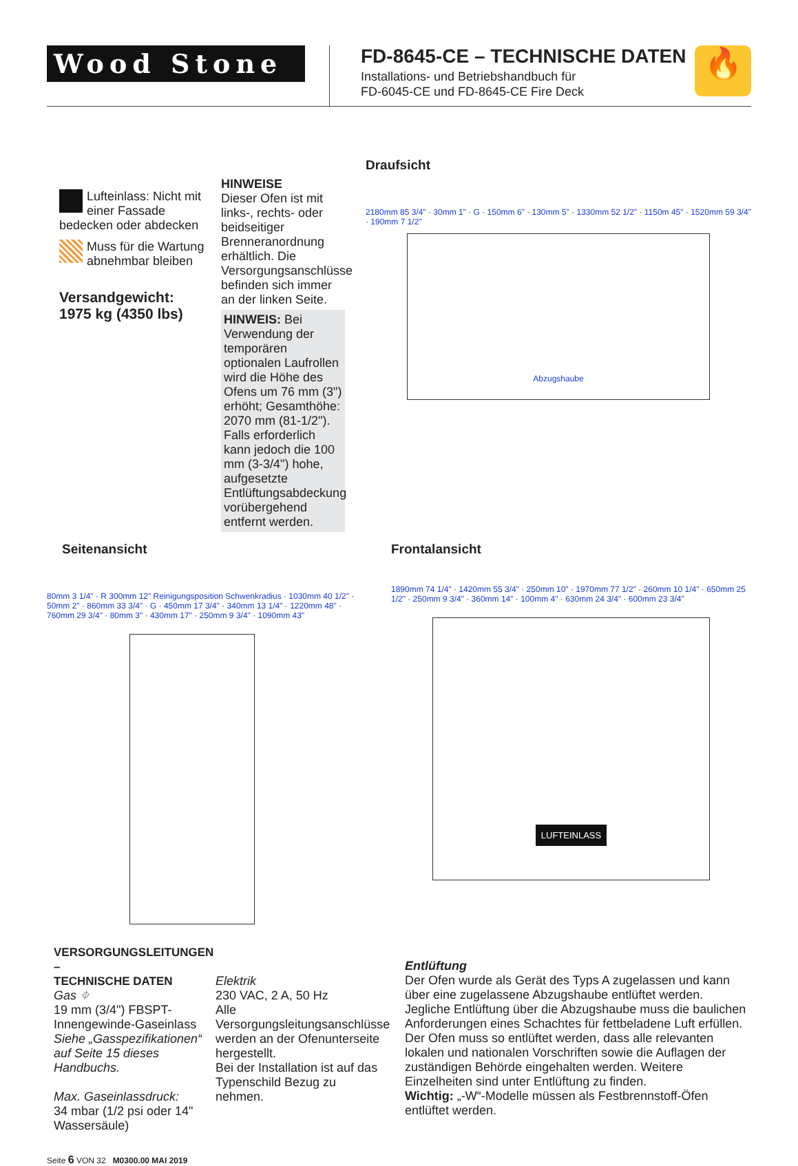Wood Stone
FD-8645-CE – TECHNISCHE DATEN
Installations- und Betriebshandbuch für
FD-6045-CE und FD-8645-CE Fire Deck
🔥
Lufteinlass: Nicht mit einer Fassade bedecken oder abdecken
Muss für die Wartung abnehmbar bleiben
Versandgewicht:
1975 kg (4350 lbs)
HINWEISE
Dieser Ofen ist mit links-, rechts- oder beidseitiger Brenneranordnung erhältlich. Die Versorgungsanschlüsse befinden sich immer an der linken Seite.
HINWEIS: Bei Verwendung der temporären optionalen Laufrollen wird die Höhe des Ofens um 76 mm (3") erhöht; Gesamthöhe: 2070 mm (81-1/2"). Falls erforderlich kann jedoch die 100 mm (3-3/4") hohe, aufgesetzte Entlüftungsabdeckung vorübergehend entfernt werden.
Draufsicht
2180mm 85 3/4" · 30mm 1" · G · 150mm 6" · 130mm 5" · 1330mm 52 1/2" · 1150m 45" · 1520mm 59 3/4" · 190mm 7 1/2"
Abzugshaube
Seitenansicht
80mm 3 1/4" · R 300mm 12" Reinigungsposition Schwenkradius · 1030mm 40 1/2" · 50mm 2" · 860mm 33 3/4" · G · 450mm 17 3/4" · 340mm 13 1/4" · 1220mm 48" · 760mm 29 3/4" · 80mm 3" · 430mm 17" · 250mm 9 3/4" · 1090mm 43"
Frontalansicht
1890mm 74 1/4" · 1420mm 55 3/4" · 250mm 10" · 1970mm 77 1/2" · 260mm 10 1/4" · 650mm 25 1/2" · 250mm 9 3/4" · 360mm 14" · 100mm 4" · 630mm 24 3/4" · 600mm 23 3/4"
LUFTEINLASS
VERSORGUNGSLEITUNGEN –
TECHNISCHE DATEN
Gas ⌖
19 mm (3/4") FBSPT-Innengewinde-Gaseinlass
Siehe „Gasspezifikationen“ auf Seite 15 dieses Handbuchs.
Max. Gaseinlassdruck:
34 mbar (1/2 psi oder 14" Wassersäule)
Elektrik
230 VAC, 2 A, 50 Hz
Alle Versorgungsleitungsanschlüsse werden an der Ofenunterseite hergestellt.
Bei der Installation ist auf das Typenschild Bezug zu nehmen.
Entlüftung
Der Ofen wurde als Gerät des Typs A zugelassen und kann über eine zugelassene Abzugshaube entlüftet werden. Jegliche Entlüftung über die Abzugshaube muss die baulichen Anforderungen eines Schachtes für fettbeladene Luft erfüllen. Der Ofen muss so entlüftet werden, dass alle relevanten lokalen und nationalen Vorschriften sowie die Auflagen der zuständigen Behörde eingehalten werden. Weitere Einzelheiten sind unter Entlüftung zu finden.
Wichtig: „-W“-Modelle müssen als Festbrennstoff-Öfen entlüftet werden.
Seite 6 VON 32 M0300.00 MAI 2019